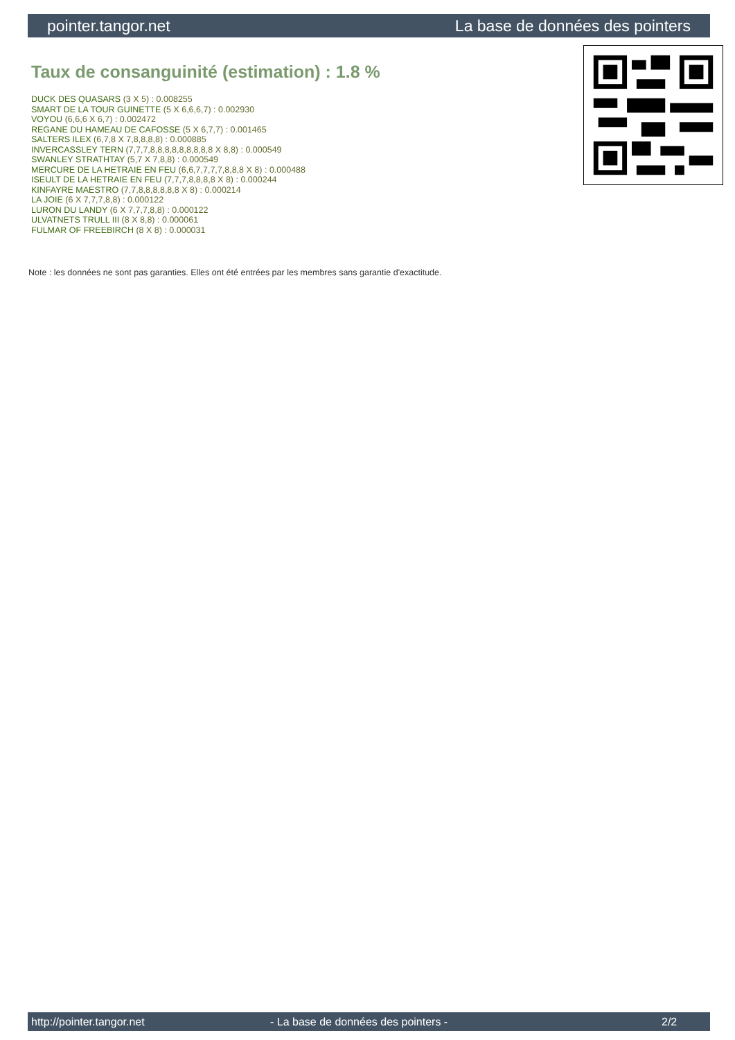pointer.tangor.net La base de données des pointers
Taux de consanguinité (estimation) : 1.8 %
DUCK DES QUASARS (3 X 5) : 0.008255
SMART DE LA TOUR GUINETTE (5 X 6,6,6,7) : 0.002930
VOYOU (6,6,6 X 6,7) : 0.002472
REGANE DU HAMEAU DE CAFOSSE (5 X 6,7,7) : 0.001465
SALTERS ILEX (6,7,8 X 7,8,8,8,8) : 0.000885
INVERCASSLEY TERN (7,7,7,8,8,8,8,8,8,8,8,8 X 8,8) : 0.000549
SWANLEY STRATHTAY (5,7 X 7,8,8) : 0.000549
MERCURE DE LA HETRAIE EN FEU (6,6,7,7,7,7,8,8,8 X 8) : 0.000488
ISEULT DE LA HETRAIE EN FEU (7,7,7,8,8,8,8 X 8) : 0.000244
KINFAYRE MAESTRO (7,7,8,8,8,8,8,8 X 8) : 0.000214
LA JOIE (6 X 7,7,7,8,8) : 0.000122
LURON DU LANDY (6 X 7,7,7,8,8) : 0.000122
ULVATNETS TRULL III (8 X 8,8) : 0.000061
FULMAR OF FREEBIRCH (8 X 8) : 0.000031
Note : les données ne sont pas garanties. Elles ont été entrées par les membres sans garantie d'exactitude.
http://pointer.tangor.net - La base de données des pointers - 2/2